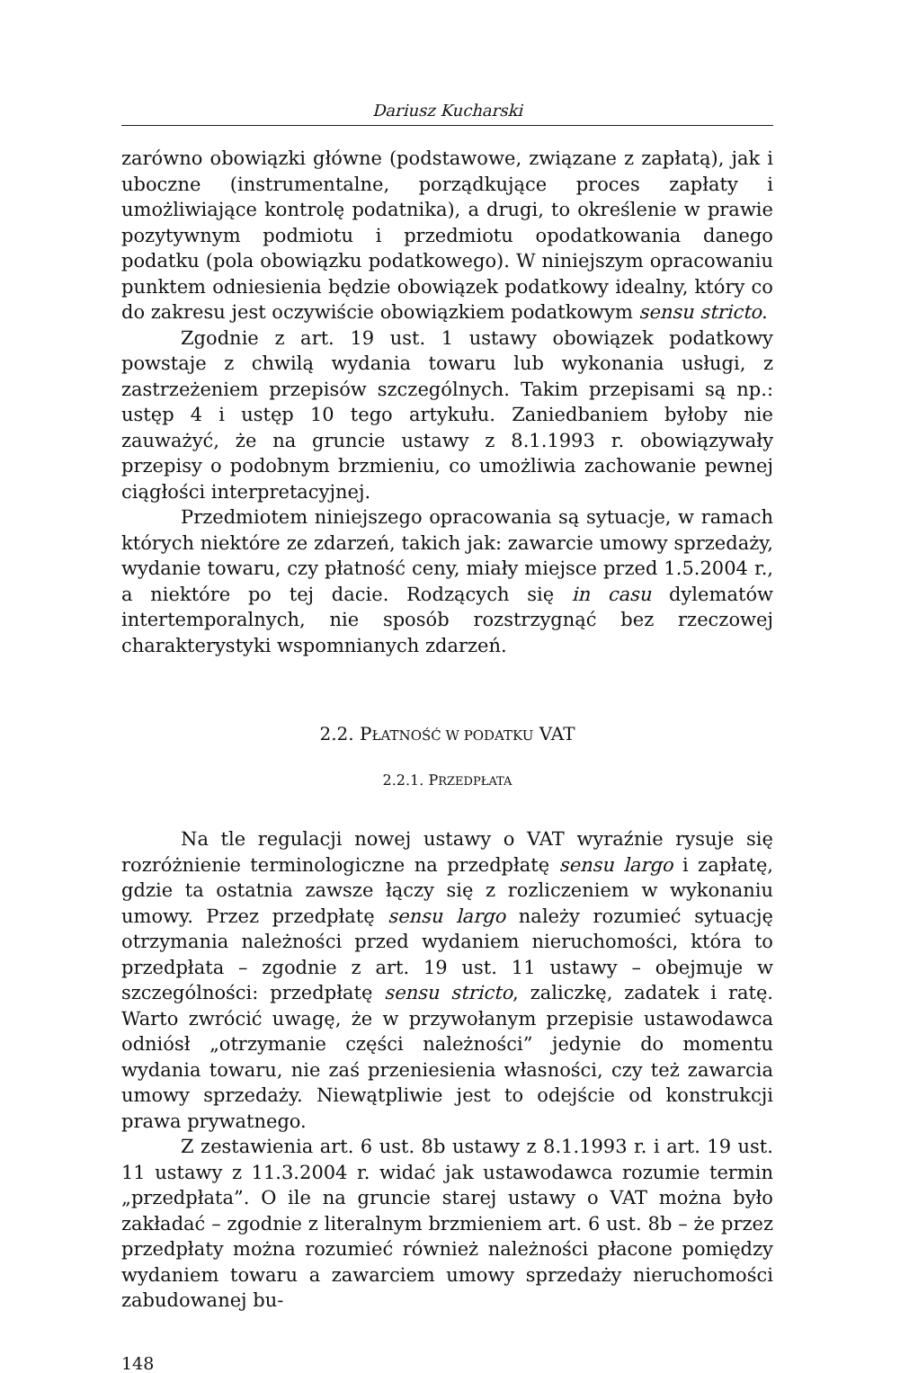Dariusz Kucharski
zarówno obowiązki główne (podstawowe, związane z zapłatą), jak i uboczne (instrumentalne, porządkujące proces zapłaty i umożliwiające kontrolę podatnika), a drugi, to określenie w prawie pozytywnym podmiotu i przedmiotu opodatkowania danego podatku (pola obowiązku podatkowego). W niniejszym opracowaniu punktem odniesienia będzie obowiązek podatkowy idealny, który co do zakresu jest oczywiście obowiązkiem podatkowym sensu stricto.
Zgodnie z art. 19 ust. 1 ustawy obowiązek podatkowy powstaje z chwilą wydania towaru lub wykonania usługi, z zastrzeżeniem przepisów szczególnych. Takim przepisami są np.: ustęp 4 i ustęp 10 tego artykułu. Zaniedbaniem byłoby nie zauważyć, że na gruncie ustawy z 8.1.1993 r. obowiązywały przepisy o podobnym brzmieniu, co umożliwia zachowanie pewnej ciągłości interpretacyjnej.
Przedmiotem niniejszego opracowania są sytuacje, w ramach których niektóre ze zdarzeń, takich jak: zawarcie umowy sprzedaży, wydanie towaru, czy płatność ceny, miały miejsce przed 1.5.2004 r., a niektóre po tej dacie. Rodzących się in casu dylematów intertemporalnych, nie sposób rozstrzygnąć bez rzeczowej charakterystyki wspomnianych zdarzeń.
2.2. PŁATNOŚĆ W PODATKU VAT
2.2.1. PRZEDPŁATA
Na tle regulacji nowej ustawy o VAT wyraźnie rysuje się rozróżnienie terminologiczne na przedpłatę sensu largo i zapłatę, gdzie ta ostatnia zawsze łączy się z rozliczeniem w wykonaniu umowy. Przez przedpłatę sensu largo należy rozumieć sytuację otrzymania należności przed wydaniem nieruchomości, która to przedpłata – zgodnie z art. 19 ust. 11 ustawy – obejmuje w szczególności: przedpłatę sensu stricto, zaliczkę, zadatek i ratę. Warto zwrócić uwagę, że w przywołanym przepisie ustawodawca odniósł „otrzymanie części należności” jedynie do momentu wydania towaru, nie zaś przeniesienia własności, czy też zawarcia umowy sprzedaży. Niewątpliwie jest to odejście od konstrukcji prawa prywatnego.
Z zestawienia art. 6 ust. 8b ustawy z 8.1.1993 r. i art. 19 ust. 11 ustawy z 11.3.2004 r. widać jak ustawodawca rozumie termin „przedpłata”. O ile na gruncie starej ustawy o VAT można było zakładać – zgodnie z literalnym brzmieniem art. 6 ust. 8b – że przez przedpłaty można rozumieć również należności płacone pomiędzy wydaniem towaru a zawarciem umowy sprzedaży nieruchomości zabudowanej bu-
148